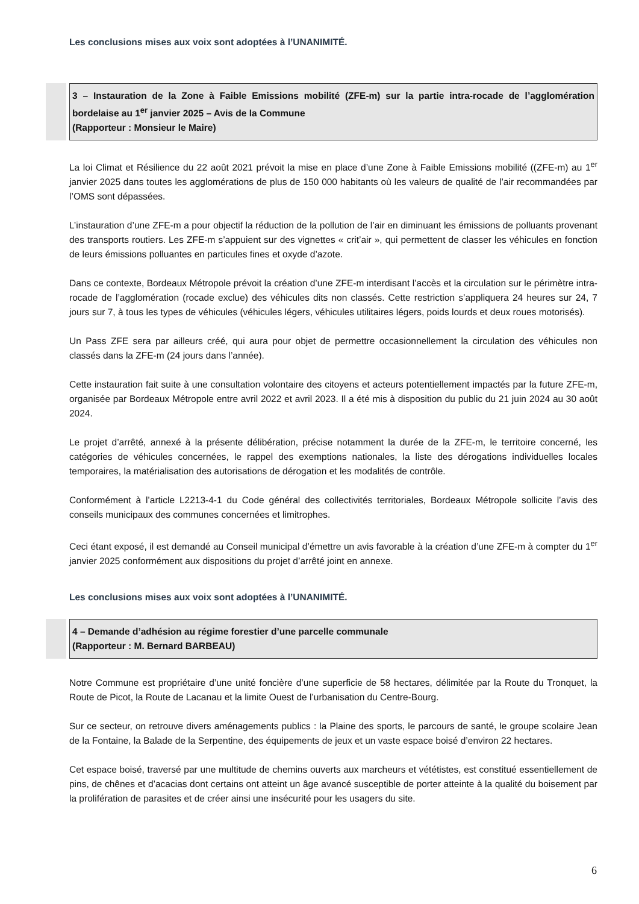Les conclusions mises aux voix sont adoptées à l’UNANIMITÉ.
3 – Instauration de la Zone à Faible Emissions mobilité (ZFE-m) sur la partie intra-rocade de l’agglomération bordelaise au 1<sup>er</sup> janvier 2025 – Avis de la Commune
(Rapporteur : Monsieur le Maire)
La loi Climat et Résilience du 22 août 2021 prévoit la mise en place d’une Zone à Faible Emissions mobilité ((ZFE-m) au 1<sup>er</sup> janvier 2025 dans toutes les agglomérations de plus de 150 000 habitants où les valeurs de qualité de l’air recommandées par l’OMS sont dépassées.
L’instauration d’une ZFE-m a pour objectif la réduction de la pollution de l’air en diminuant les émissions de polluants provenant des transports routiers. Les ZFE-m s’appuient sur des vignettes « crit’air », qui permettent de classer les véhicules en fonction de leurs émissions polluantes en particules fines et oxyde d’azote.
Dans ce contexte, Bordeaux Métropole prévoit la création d’une ZFE-m interdisant l’accès et la circulation sur le périmètre intra-rocade de l’agglomération (rocade exclue) des véhicules dits non classés. Cette restriction s’appliquera 24 heures sur 24, 7 jours sur 7, à tous les types de véhicules (véhicules légers, véhicules utilitaires légers, poids lourds et deux roues motorisés).
Un Pass ZFE sera par ailleurs créé, qui aura pour objet de permettre occasionnellement la circulation des véhicules non classés dans la ZFE-m (24 jours dans l’année).
Cette instauration fait suite à une consultation volontaire des citoyens et acteurs potentiellement impactés par la future ZFE-m, organisée par Bordeaux Métropole entre avril 2022 et avril 2023. Il a été mis à disposition du public du 21 juin 2024 au 30 août 2024.
Le projet d’arrêté, annexé à la présente délibération, précise notamment la durée de la ZFE-m, le territoire concerné, les catégories de véhicules concernées, le rappel des exemptions nationales, la liste des dérogations individuelles locales temporaires, la matérialisation des autorisations de dérogation et les modalités de contrôle.
Conformément à l’article L2213-4-1 du Code général des collectivités territoriales, Bordeaux Métropole sollicite l’avis des conseils municipaux des communes concernées et limitrophes.
Ceci étant exposé, il est demandé au Conseil municipal d’émettre un avis favorable à la création d’une ZFE-m à compter du 1<sup>er</sup> janvier 2025 conformément aux dispositions du projet d’arrêté joint en annexe.
Les conclusions mises aux voix sont adoptées à l’UNANIMITÉ.
4 – Demande d’adhésion au régime forestier d’une parcelle communale
(Rapporteur : M. Bernard BARBEAU)
Notre Commune est propriétaire d’une unité foncière d’une superficie de 58 hectares, délimitée par la Route du Tronquet, la Route de Picot, la Route de Lacanau et la limite Ouest de l’urbanisation du Centre-Bourg.
Sur ce secteur, on retrouve divers aménagements publics : la Plaine des sports, le parcours de santé, le groupe scolaire Jean de la Fontaine, la Balade de la Serpentine, des équipements de jeux et un vaste espace boisé d’environ 22 hectares.
Cet espace boisé, traversé par une multitude de chemins ouverts aux marcheurs et vététistes, est constitué essentiellement de pins, de chênes et d’acacias dont certains ont atteint un âge avancé susceptible de porter atteinte à la qualité du boisement par la prolifération de parasites et de créer ainsi une insécurité pour les usagers du site.
6